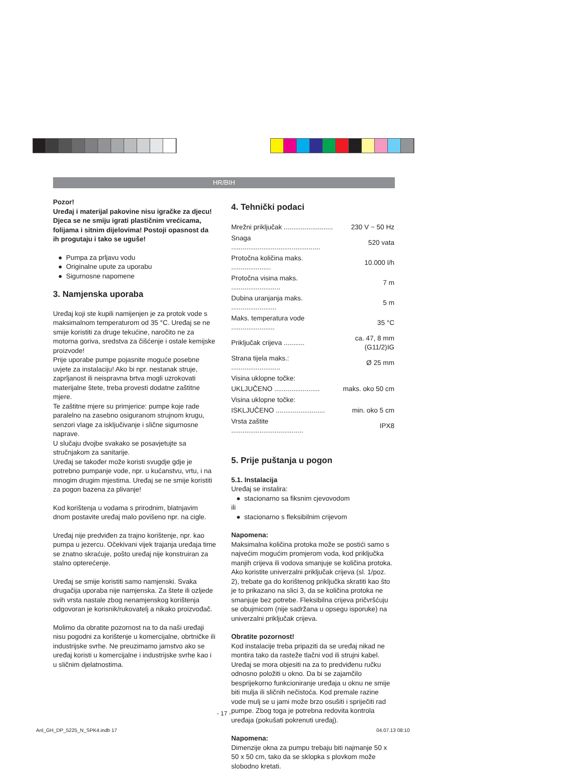HR/BIH
Pozor!
Uređaj i materijal pakovine nisu igračke za djecu! Djeca se ne smiju igrati plastičnim vrećicama, folijama i sitnim dijelovima! Postoji opasnost da ih progutaju i tako se uguše!
Pumpa za prljavu vodu
Originalne upute za uporabu
Sigurnosne napomene
3. Namjenska uporaba
Uređaj koji ste kupili namijenjen je za protok vode s maksimalnom temperaturom od 35 °C. Uređaj se ne smije koristiti za druge tekućine, naročito ne za motorna goriva, sredstva za čišćenje i ostale kemijske proizvode!
Prije uporabe pumpe pojasnite moguće posebne uvjete za instalaciju! Ako bi npr. nestanak struje, zaprljanost ili neispravna brtva mogli uzrokovati materijalne štete, treba provesti dodatne zaštitne mjere.
Te zaštitne mjere su primjerice: pumpe koje rade paralelno na zasebno osiguranom strujnom krugu, senzori vlage za isključivanje i slične sigurnosne naprave.
U slučaju dvojbe svakako se posavjetujte sa stručnjakom za sanitarije.
Uređaj se također može koristi svugdje gdje je potrebno pumpanje vode, npr. u kućanstvu, vrtu, i na mnogim drugim mjestima. Uređaj se ne smije koristiti za pogon bazena za plivanje!
Kod korištenja u vodama s prirodnim, blatnjavim dnom postavite uređaj malo povišeno npr. na cigle.
Uređaj nije predviđen za trajno korištenje, npr. kao pumpa u jezercu. Očekivani vijek trajanja uređaja time se znatno skraćuje, pošto uređaj nije konstruiran za stalno opterećenje.
Uređaj se smije koristiti samo namjenski. Svaka drugačija uporaba nije namjenska. Za štete ili ozljede svih vrsta nastale zbog nenamjenskog korištenja odgovoran je korisnik/rukovatelj a nikako proizvođač.
Molimo da obratite pozornost na to da naši uređaji nisu pogodni za korištenje u komercijalne, obrtničke ili industrijske svrhe. Ne preuzimamo jamstvo ako se uređaj koristi u komercijalne i industrijske svrhe kao i u sličnim djelatnostima.
4. Tehnički podaci
| Mrežni priključak .......................... | 230 V ~ 50 Hz |
| Snaga ............................................... | 520 vata |
| Protočna količina maks. ..................... | 10.000 l/h |
| Protočna visina maks. .......................... | 7 m |
| Dubina uranjanja maks. ........................ | 5 m |
| Maks. temperatura vode ....................... | 35 °C |
| Priključak crijeva ........... | ca. 47, 8 mm (G11/2)IG |
| Strana tijela maks.: .......................... | Ø 25 mm |
| Visina uklopne točke: | |
| UKLJUČENO ........................ | maks. oko 50 cm |
| Visina uklopne točke: | |
| ISKLJUČENO .......................... | min. oko 5 cm |
| Vrsta zaštite ...................................... | IPX8 |
5. Prije puštanja u pogon
5.1. Instalacija
Uređaj se instalira:
stacionarno sa fiksnim cjevovodom
ili
stacionarno s fleksibilnim crijevom
Napomena:
Maksimalna količina protoka može se postići samo s najvećim mogućim promjerom voda, kod priključka manjih crijeva ili vodova smanjuje se količina protoka. Ako koristite univerzalni priključak crijeva (sl. 1/poz. 2), trebate ga do korištenog priključka skratiti kao što je to prikazano na slici 3, da se količina protoka ne smanjuje bez potrebe. Fleksibilna crijeva pričvršćuju se obujmicom (nije sadržana u opsegu isporuke) na univerzalni priključak crijeva.
Obratite pozornost!
Kod instalacije treba pripaziti da se uređaj nikad ne montira tako da rasteže tlačni vod ili strujni kabel. Uređaj se mora objesiti na za to predviđenu ručku odnosno položiti u okno. Da bi se zajamčilo besprijekorno funkcioniranje uređaja u oknu ne smije biti mulja ili sličnih nečistoća. Kod premale razine vode mulj se u jami može brzo osušiti i spriječiti rad pumpe. Zbog toga je potrebna redovita kontrola uređaja (pokušati pokrenuti uređaj).
Napomena:
Dimenzije okna za pumpu trebaju biti najmanje 50 x 50 x 50 cm, tako da se sklopka s plovkom može slobodno kretati.
- 17 -
Anl_GH_DP_5225_N_SPK4.indb 17 04.07.13 08:10